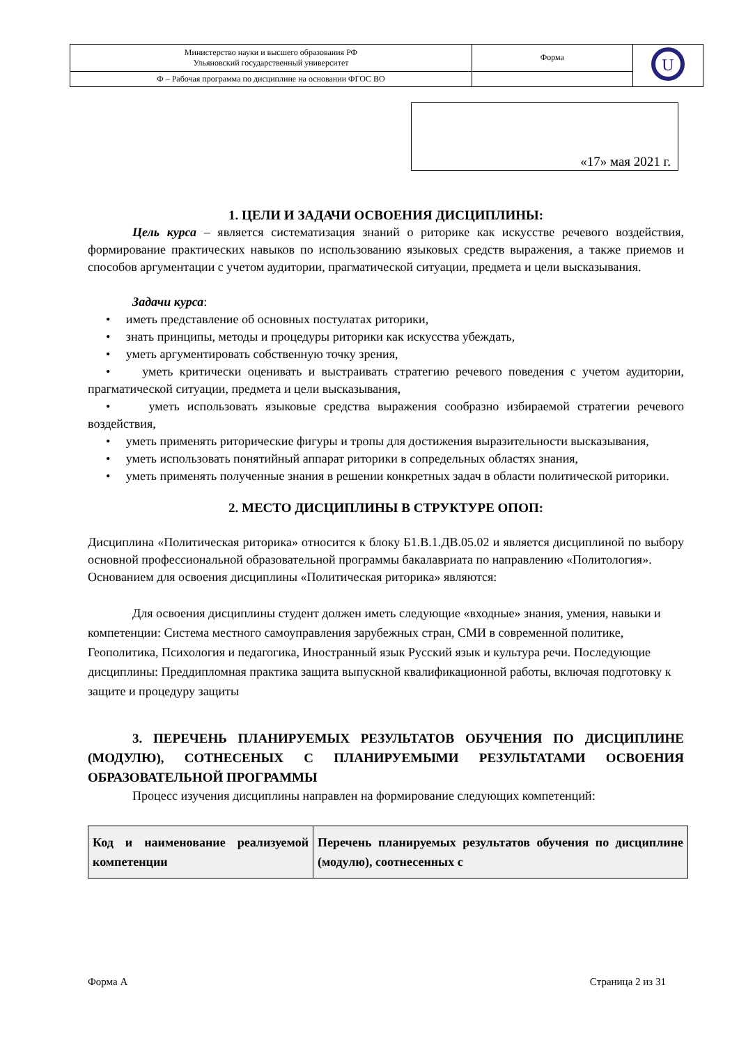| Министерство науки и высшего образования РФ Ульяновский государственный университет | Форма | U |
| Ф – Рабочая программа по дисциплине на основании ФГОС ВО | | |
«17» мая 2021 г.
1. ЦЕЛИ И ЗАДАЧИ ОСВОЕНИЯ ДИСЦИПЛИНЫ:
Цель курса – является систематизация знаний о риторике как искусстве речевого воздействия, формирование практических навыков по использованию языковых средств выражения, а также приемов и способов аргументации с учетом аудитории, прагматической ситуации, предмета и цели высказывания.
Задачи курса:
• иметь представление об основных постулатах риторики,
• знать принципы, методы и процедуры риторики как искусства убеждать,
• уметь аргументировать собственную точку зрения,
• уметь критически оценивать и выстраивать стратегию речевого поведения с учетом аудитории, прагматической ситуации, предмета и цели высказывания,
• уметь использовать языковые средства выражения сообразно избираемой стратегии речевого воздействия,
• уметь применять риторические фигуры и тропы для достижения выразительности высказывания,
• уметь использовать понятийный аппарат риторики в сопредельных областях знания,
• уметь применять полученные знания в решении конкретных задач в области политической риторики.
2. МЕСТО ДИСЦИПЛИНЫ В СТРУКТУРЕ ОПОП:
Дисциплина «Политическая риторика» относится к блоку Б1.В.1.ДВ.05.02 и является дисциплиной по выбору основной профессиональной образовательной программы бакалавриата по направлению «Политология».
Основанием для освоения дисциплины «Политическая риторика» являются:
Для освоения дисциплины студент должен иметь следующие «входные» знания, умения, навыки и компетенции: Система местного самоуправления зарубежных стран, СМИ в современной политике, Геополитика, Психология и педагогика, Иностранный язык Русский язык и культура речи. Последующие дисциплины: Преддипломная практика защита выпускной квалификационной работы, включая подготовку к защите и процедуру защиты
3. ПЕРЕЧЕНЬ ПЛАНИРУЕМЫХ РЕЗУЛЬТАТОВ ОБУЧЕНИЯ ПО ДИСЦИПЛИНЕ (МОДУЛЮ), СОТНЕСЕНЫХ С ПЛАНИРУЕМЫМИ РЕЗУЛЬТАТАМИ ОСВОЕНИЯ ОБРАЗОВАТЕЛЬНОЙ ПРОГРАММЫ
Процесс изучения дисциплины направлен на формирование следующих компетенций:
| Код и наименование реализуемой компетенции | Перечень планируемых результатов обучения по дисциплине (модулю), соотнесенных с |
| --- | --- |
Форма А Страница 2 из 31